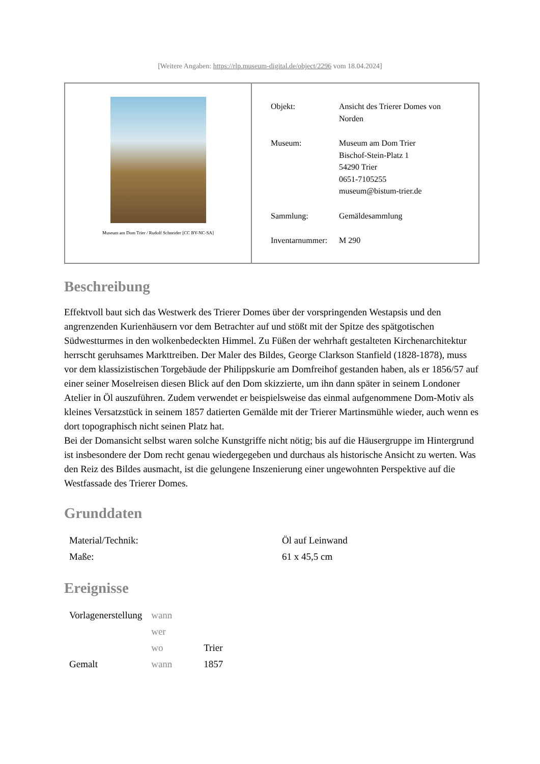[Weitere Angaben: https://rlp.museum-digital.de/object/2296 vom 18.04.2024]
| Museum am Dom Trier / Rudolf Schneider [CC BY-NC-SA] | / Objekt: / Ansicht des Trierer Domes von Norden / / Museum: / Museum am Dom Trier Bischof-Stein-Platz 1 54290 Trier 0651-7105255 museum@bistum-trier.de / / Sammlung: / Gemäldesammlung / / Inventarnummer: / M 290 / |
Beschreibung
Effektvoll baut sich das Westwerk des Trierer Domes über der vorspringenden Westapsis und den angrenzenden Kurienhäusern vor dem Betrachter auf und stößt mit der Spitze des spätgotischen Südwestturmes in den wolkenbedeckten Himmel. Zu Füßen der wehrhaft gestalteten Kirchenarchitektur herrscht geruhsames Markttreiben. Der Maler des Bildes, George Clarkson Stanfield (1828-1878), muss vor dem klassizistischen Torgebäude der Philippskurie am Domfreihof gestanden haben, als er 1856/57 auf einer seiner Moselreisen diesen Blick auf den Dom skizzierte, um ihn dann später in seinem Londoner Atelier in Öl auszuführen. Zudem verwendet er beispielsweise das einmal aufgenommene Dom-Motiv als kleines Versatzstück in seinem 1857 datierten Gemälde mit der Trierer Martinsmühle wieder, auch wenn es dort topographisch nicht seinen Platz hat.
Bei der Domansicht selbst waren solche Kunstgriffe nicht nötig; bis auf die Häusergruppe im Hintergrund ist insbesondere der Dom recht genau wiedergegeben und durchaus als historische Ansicht zu werten. Was den Reiz des Bildes ausmacht, ist die gelungene Inszenierung einer ungewohnten Perspektive auf die Westfassade des Trierer Domes.
Grunddaten
| Material/Technik: | Öl auf Leinwand |
| Maße: | 61 x 45,5 cm |
Ereignisse
| Vorlagenerstellung | wann | |
| | wer | |
| | wo | Trier |
| Gemalt | wann | 1857 |